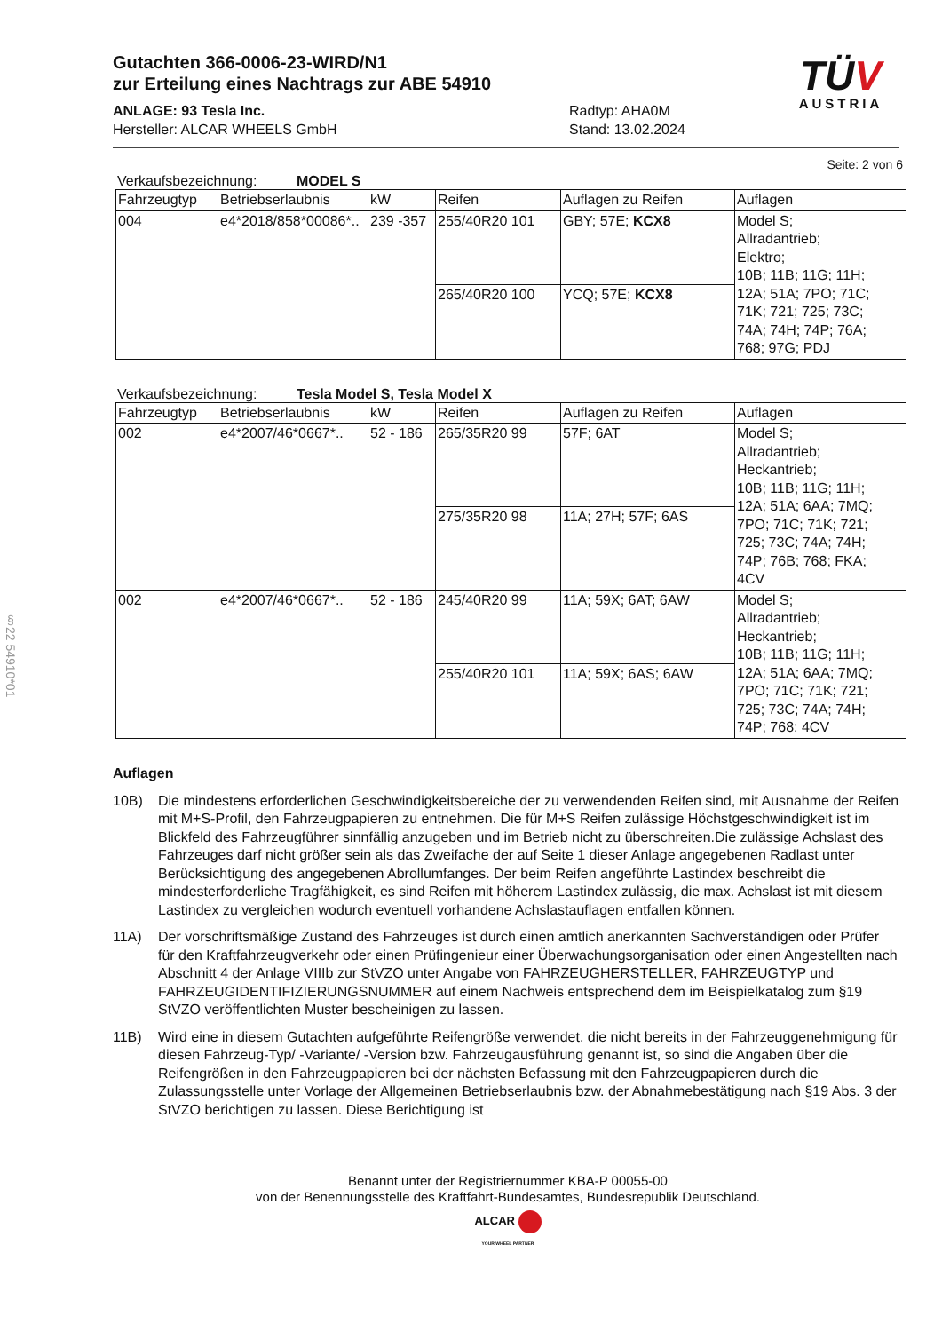§22 54910*01
Gutachten 366-0006-23-WIRD/N1
zur Erteilung eines Nachtrags zur ABE 54910
ANLAGE: 93 Tesla Inc.
Hersteller: ALCAR WHEELS GmbH
Radtyp: AHA0M
Stand: 13.02.2024
TÜV
AUSTRIA
Seite: 2 von 6
Verkaufsbezeichnung: MODEL S
| Fahrzeugtyp | Betriebserlaubnis | kW | Reifen | Auflagen zu Reifen | Auflagen |
| --- | --- | --- | --- | --- | --- |
| 004 | e4*2018/858*00086*.. | 239 -357 | 255/40R20 101 | GBY; 57E; KCX8 | Model S; Allradantrieb; Elektro; 10B; 11B; 11G; 11H; 12A; 51A; 7PO; 71C; 71K; 721; 725; 73C; 74A; 74H; 74P; 76A; 768; 97G; PDJ |
| | | | 265/40R20 100 | YCQ; 57E; KCX8 | |
Verkaufsbezeichnung: Tesla Model S, Tesla Model X
| Fahrzeugtyp | Betriebserlaubnis | kW | Reifen | Auflagen zu Reifen | Auflagen |
| --- | --- | --- | --- | --- | --- |
| 002 | e4*2007/46*0667*.. | 52 - 186 | 265/35R20 99 | 57F; 6AT | Model S; Allradantrieb; Heckantrieb; 10B; 11B; 11G; 11H; 12A; 51A; 6AA; 7MQ; 7PO; 71C; 71K; 721; 725; 73C; 74A; 74H; 74P; 76B; 768; FKA; 4CV |
| | | | 275/35R20 98 | 11A; 27H; 57F; 6AS | |
| 002 | e4*2007/46*0667*.. | 52 - 186 | 245/40R20 99 | 11A; 59X; 6AT; 6AW | Model S; Allradantrieb; Heckantrieb; 10B; 11B; 11G; 11H; 12A; 51A; 6AA; 7MQ; 7PO; 71C; 71K; 721; 725; 73C; 74A; 74H; 74P; 768; 4CV |
| | | | 255/40R20 101 | 11A; 59X; 6AS; 6AW | |
Auflagen
10B) Die mindestens erforderlichen Geschwindigkeitsbereiche der zu verwendenden Reifen sind, mit Ausnahme der Reifen mit M+S-Profil, den Fahrzeugpapieren zu entnehmen. Die für M+S Reifen zulässige Höchstgeschwindigkeit ist im Blickfeld des Fahrzeugführer sinnfällig anzugeben und im Betrieb nicht zu überschreiten.Die zulässige Achslast des Fahrzeuges darf nicht größer sein als das Zweifache der auf Seite 1 dieser Anlage angegebenen Radlast unter Berücksichtigung des angegebenen Abrollumfanges. Der beim Reifen angeführte Lastindex beschreibt die mindesterforderliche Tragfähigkeit, es sind Reifen mit höherem Lastindex zulässig, die max. Achslast ist mit diesem Lastindex zu vergleichen wodurch eventuell vorhandene Achslastauflagen entfallen können.
11A) Der vorschriftsmäßige Zustand des Fahrzeuges ist durch einen amtlich anerkannten Sachverständigen oder Prüfer für den Kraftfahrzeugverkehr oder einen Prüfingenieur einer Überwachungsorganisation oder einen Angestellten nach Abschnitt 4 der Anlage VIIIb zur StVZO unter Angabe von FAHRZEUGHERSTELLER, FAHRZEUGTYP und FAHRZEUGIDENTIFIZIERUNGSNUMMER auf einem Nachweis entsprechend dem im Beispielkatalog zum §19 StVZO veröffentlichten Muster bescheinigen zu lassen.
11B) Wird eine in diesem Gutachten aufgeführte Reifengröße verwendet, die nicht bereits in der Fahrzeuggenehmigung für diesen Fahrzeug-Typ/ -Variante/ -Version bzw. Fahrzeugausführung genannt ist, so sind die Angaben über die Reifengrößen in den Fahrzeugpapieren bei der nächsten Befassung mit den Fahrzeugpapieren durch die Zulassungsstelle unter Vorlage der Allgemeinen Betriebserlaubnis bzw. der Abnahmebestätigung nach §19 Abs. 3 der StVZO berichtigen zu lassen. Diese Berichtigung ist
Benannt unter der Registriernummer KBA-P 00055-00
von der Benennungsstelle des Kraftfahrt-Bundesamtes, Bundesrepublik Deutschland.
ALCAR
YOUR WHEEL PARTNER